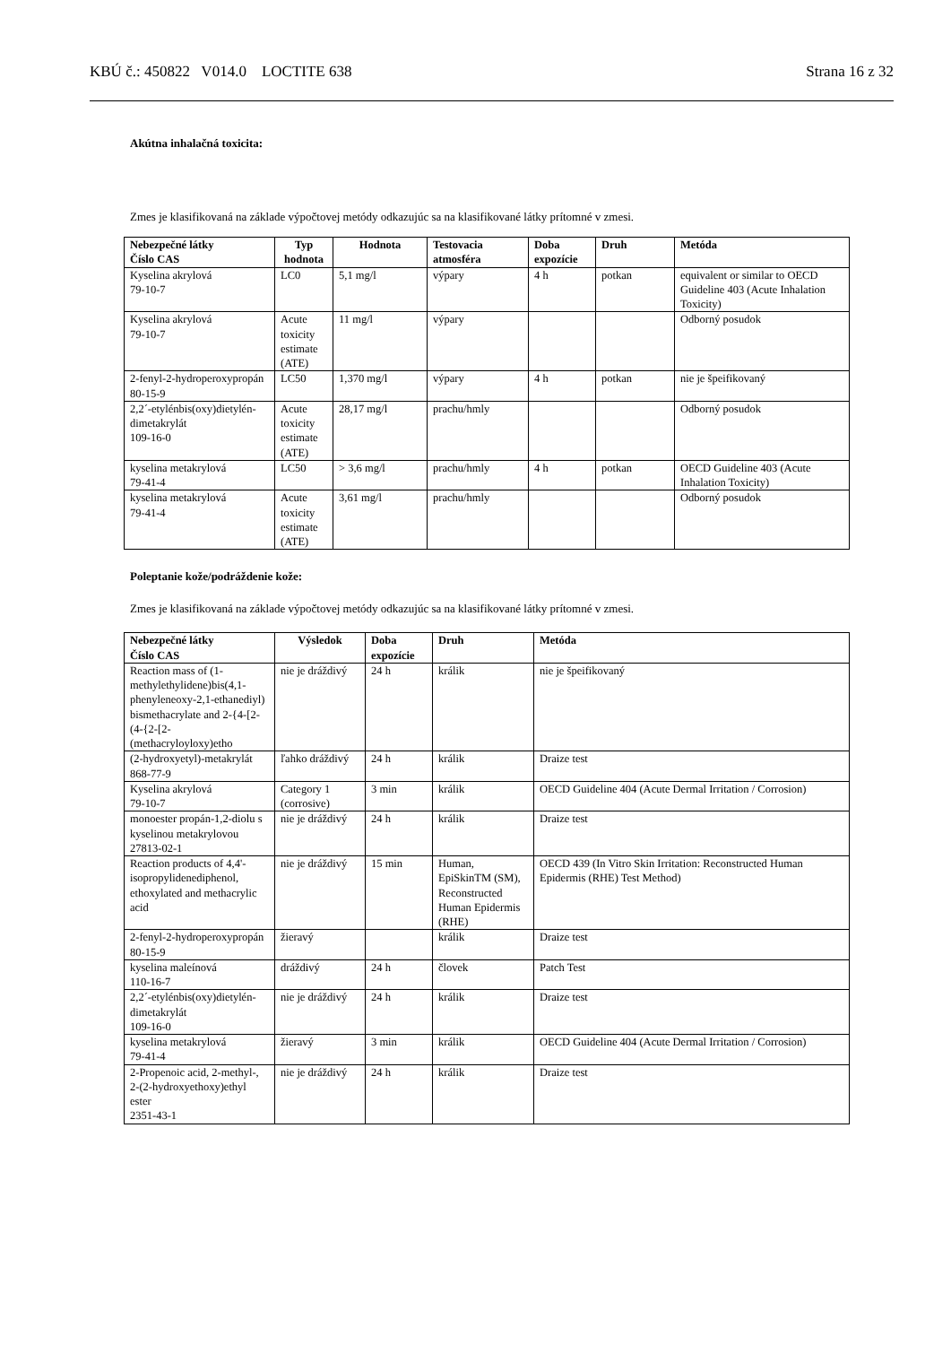KBÚ č.: 450822 V014.0 LOCTITE 638 Strana 16 z 32
Akútna inhalačná toxicita:
Zmes je klasifikovaná na základe výpočtovej metódy odkazujúc sa na klasifikované látky prítomné v zmesi.
| Nebezpečné látky Číslo CAS | Typ hodnota | Hodnota | Testovacia atmosféra | Doba expozície | Druh | Metóda |
| --- | --- | --- | --- | --- | --- | --- |
| Kyselina akrylová 79-10-7 | LC0 | 5,1 mg/l | výpary | 4 h | potkan | equivalent or similar to OECD Guideline 403 (Acute Inhalation Toxicity) |
| Kyselina akrylová 79-10-7 | Acute toxicity estimate (ATE) | 11 mg/l | výpary | | | Odborný posudok |
| 2-fenyl-2-hydroperoxypropán 80-15-9 | LC50 | 1,370 mg/l | výpary | 4 h | potkan | nie je špeifikovaný |
| 2,2´-etylénbis(oxy)dietylén-dimetakrylát 109-16-0 | Acute toxicity estimate (ATE) | 28,17 mg/l | prachu/hmly | | | Odborný posudok |
| kyselina metakrylová 79-41-4 | LC50 | > 3,6 mg/l | prachu/hmly | 4 h | potkan | OECD Guideline 403 (Acute Inhalation Toxicity) |
| kyselina metakrylová 79-41-4 | Acute toxicity estimate (ATE) | 3,61 mg/l | prachu/hmly | | | Odborný posudok |
Poleptanie kože/podráždenie kože:
Zmes je klasifikovaná na základe výpočtovej metódy odkazujúc sa na klasifikované látky prítomné v zmesi.
| Nebezpečné látky Číslo CAS | Výsledok | Doba expozície | Druh | Metóda |
| --- | --- | --- | --- | --- |
| Reaction mass of (1-methylethylidene)bis(4,1-phenyleneoxy-2,1-ethanediyl) bismethacrylate and 2-{4-[2-(4-{2-[2-(methacryloyloxy)etho | nie je dráždivý | 24 h | králik | nie je špeifikovaný |
| (2-hydroxyetyl)-metakrylát 868-77-9 | ľahko dráždivý | 24 h | králik | Draize test |
| Kyselina akrylová 79-10-7 | Category 1 (corrosive) | 3 min | králik | OECD Guideline 404 (Acute Dermal Irritation / Corrosion) |
| monoester propán-1,2-diolu s kyselinou metakrylovou 27813-02-1 | nie je dráždivý | 24 h | králik | Draize test |
| Reaction products of 4,4'-isopropylidenediphenol, ethoxylated and methacrylic acid | nie je dráždivý | 15 min | Human, EpiSkinTM (SM), Reconstructed Human Epidermis (RHE) | OECD 439 (In Vitro Skin Irritation: Reconstructed Human Epidermis (RHE) Test Method) |
| 2-fenyl-2-hydroperoxypropán 80-15-9 | žieravý | | králik | Draize test |
| kyselina maleínová 110-16-7 | dráždivý | 24 h | človek | Patch Test |
| 2,2´-etylénbis(oxy)dietylén-dimetakrylát 109-16-0 | nie je dráždivý | 24 h | králik | Draize test |
| kyselina metakrylová 79-41-4 | žieravý | 3 min | králik | OECD Guideline 404 (Acute Dermal Irritation / Corrosion) |
| 2-Propenoic acid, 2-methyl-, 2-(2-hydroxyethoxy)ethyl ester 2351-43-1 | nie je dráždivý | 24 h | králik | Draize test |